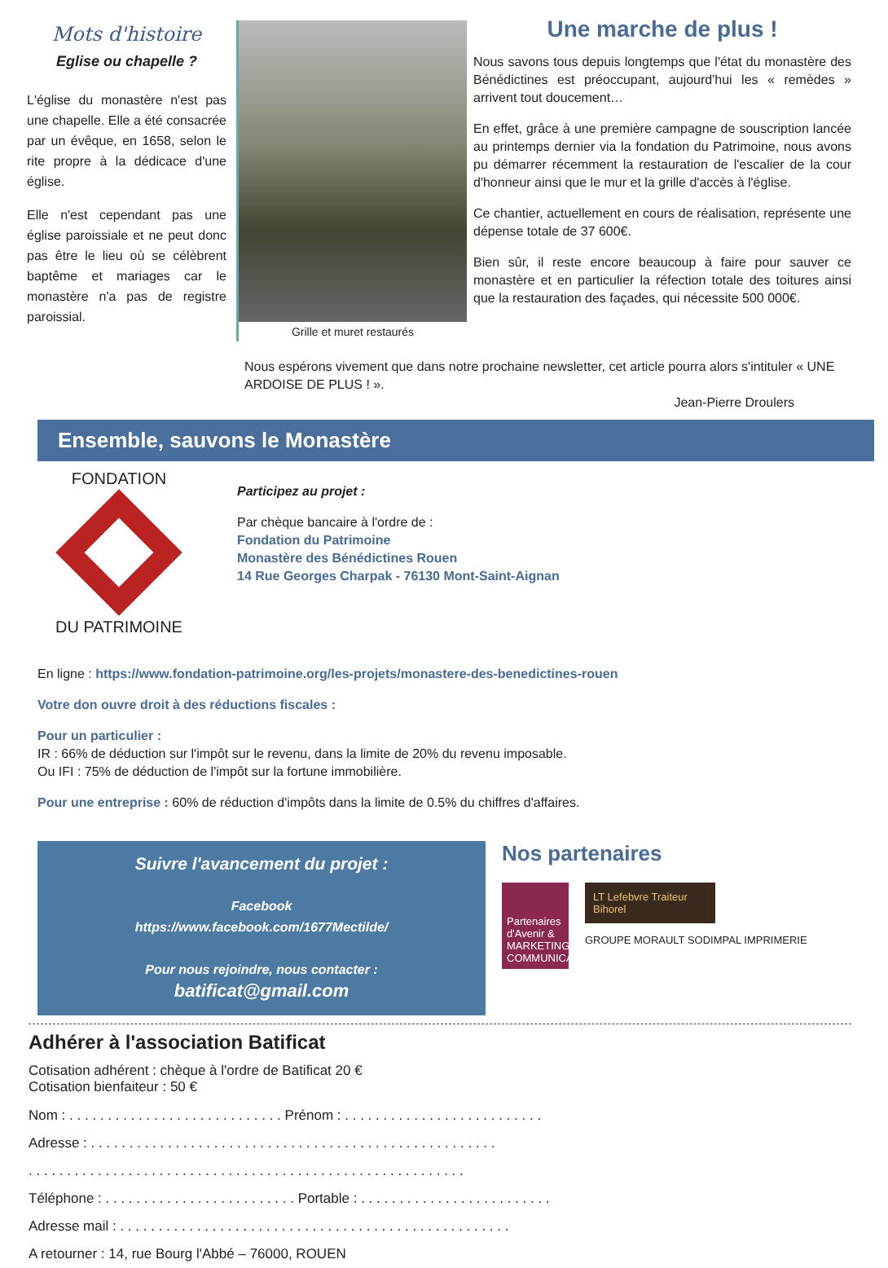Mots d'histoire
Eglise ou chapelle ?
L'église du monastère n'est pas une chapelle. Elle a été consacrée par un évêque, en 1658, selon le rite propre à la dédicace d'une église.
Elle n'est cependant pas une église paroissiale et ne peut donc pas être le lieu où se célèbrent baptême et mariages car le monastère n'a pas de registre paroissial.
Grille et muret restaurés
Une marche de plus !
Nous savons tous depuis longtemps que l'état du monastère des Bénédictines est préoccupant, aujourd'hui les « remèdes » arrivent tout doucement…
En effet, grâce à une première campagne de souscription lancée au printemps dernier via la fondation du Patrimoine, nous avons pu démarrer récemment la restauration de l'escalier de la cour d'honneur ainsi que le mur et la grille d'accès à l'église.
Ce chantier, actuellement en cours de réalisation, représente une dépense totale de 37 600€.
Bien sûr, il reste encore beaucoup à faire pour sauver ce monastère et en particulier la réfection totale des toitures ainsi que la restauration des façades, qui nécessite 500 000€.
Nous espérons vivement que dans notre prochaine newsletter, cet article pourra alors s'intituler « UNE ARDOISE DE PLUS ! ».
Jean-Pierre Droulers
Ensemble, sauvons le Monastère
FONDATION
DU PATRIMOINE
Participez au projet :
Par chèque bancaire à l'ordre de :
Fondation du Patrimoine
Monastère des Bénédictines Rouen
14 Rue Georges Charpak - 76130 Mont-Saint-Aignan
En ligne : https://www.fondation-patrimoine.org/les-projets/monastere-des-benedictines-rouen
Votre don ouvre droit à des réductions fiscales :
Pour un particulier :
IR : 66% de déduction sur l'impôt sur le revenu, dans la limite de 20% du revenu imposable.
Ou IFI : 75% de déduction de l'impôt sur la fortune immobilière.
Pour une entreprise : 60% de réduction d'impôts dans la limite de 0.5% du chiffres d'affaires.
Suivre l'avancement du projet :
Facebook
https://www.facebook.com/1677Mectilde/
Pour nous rejoindre, nous contacter :
batificat@gmail.com
Nos partenaires
Partenaires d'Avenir &
MARKETING COMMUNICATION
LT Lefebvre Traiteur
Bihorel
GROUPE MORAULT SODIMPAL IMPRIMERIE
Adhérer à l'association Batificat
Cotisation adhérent : chèque à l'ordre de Batificat 20 €
Cotisation bienfaiteur : 50 €
Nom : . . . . . . . . . . . . . . . . . . . . . . . . . . . . Prénom : . . . . . . . . . . . . . . . . . . . . . . . . . .
Adresse : . . . . . . . . . . . . . . . . . . . . . . . . . . . . . . . . . . . . . . . . . . . . . . . . . . . . .
. . . . . . . . . . . . . . . . . . . . . . . . . . . . . . . . . . . . . . . . . . . . . . . . . . . . . . . . .
Téléphone : . . . . . . . . . . . . . . . . . . . . . . . . . Portable : . . . . . . . . . . . . . . . . . . . . . . . . .
Adresse mail : . . . . . . . . . . . . . . . . . . . . . . . . . . . . . . . . . . . . . . . . . . . . . . . . . . .
A retourner : 14, rue Bourg l'Abbé – 76000, ROUEN